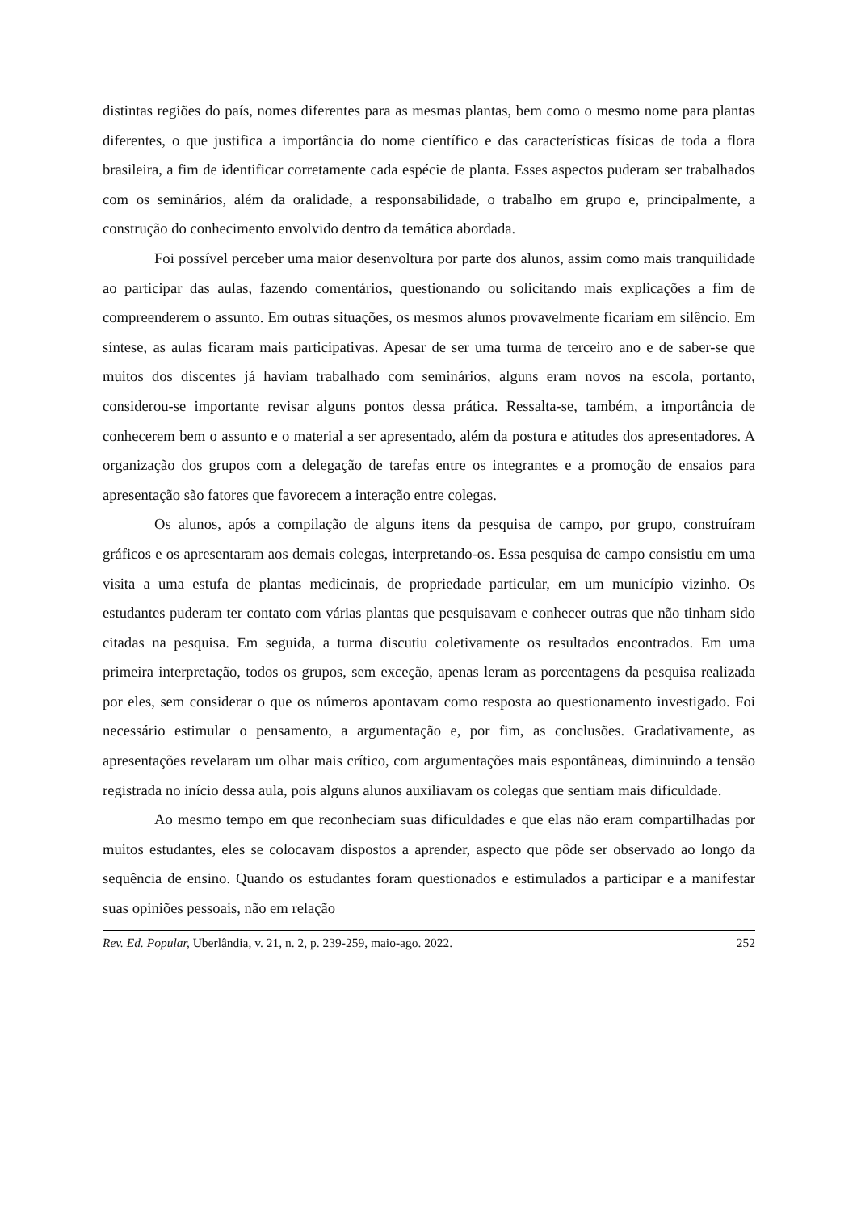distintas regiões do país, nomes diferentes para as mesmas plantas, bem como o mesmo nome para plantas diferentes, o que justifica a importância do nome científico e das características físicas de toda a flora brasileira, a fim de identificar corretamente cada espécie de planta. Esses aspectos puderam ser trabalhados com os seminários, além da oralidade, a responsabilidade, o trabalho em grupo e, principalmente, a construção do conhecimento envolvido dentro da temática abordada.
Foi possível perceber uma maior desenvoltura por parte dos alunos, assim como mais tranquilidade ao participar das aulas, fazendo comentários, questionando ou solicitando mais explicações a fim de compreenderem o assunto. Em outras situações, os mesmos alunos provavelmente ficariam em silêncio. Em síntese, as aulas ficaram mais participativas. Apesar de ser uma turma de terceiro ano e de saber-se que muitos dos discentes já haviam trabalhado com seminários, alguns eram novos na escola, portanto, considerou-se importante revisar alguns pontos dessa prática. Ressalta-se, também, a importância de conhecerem bem o assunto e o material a ser apresentado, além da postura e atitudes dos apresentadores. A organização dos grupos com a delegação de tarefas entre os integrantes e a promoção de ensaios para apresentação são fatores que favorecem a interação entre colegas.
Os alunos, após a compilação de alguns itens da pesquisa de campo, por grupo, construíram gráficos e os apresentaram aos demais colegas, interpretando-os. Essa pesquisa de campo consistiu em uma visita a uma estufa de plantas medicinais, de propriedade particular, em um município vizinho. Os estudantes puderam ter contato com várias plantas que pesquisavam e conhecer outras que não tinham sido citadas na pesquisa. Em seguida, a turma discutiu coletivamente os resultados encontrados. Em uma primeira interpretação, todos os grupos, sem exceção, apenas leram as porcentagens da pesquisa realizada por eles, sem considerar o que os números apontavam como resposta ao questionamento investigado. Foi necessário estimular o pensamento, a argumentação e, por fim, as conclusões. Gradativamente, as apresentações revelaram um olhar mais crítico, com argumentações mais espontâneas, diminuindo a tensão registrada no início dessa aula, pois alguns alunos auxiliavam os colegas que sentiam mais dificuldade.
Ao mesmo tempo em que reconheciam suas dificuldades e que elas não eram compartilhadas por muitos estudantes, eles se colocavam dispostos a aprender, aspecto que pôde ser observado ao longo da sequência de ensino. Quando os estudantes foram questionados e estimulados a participar e a manifestar suas opiniões pessoais, não em relação
Rev. Ed. Popular, Uberlândia, v. 21, n. 2, p. 239-259, maio-ago. 2022. 252